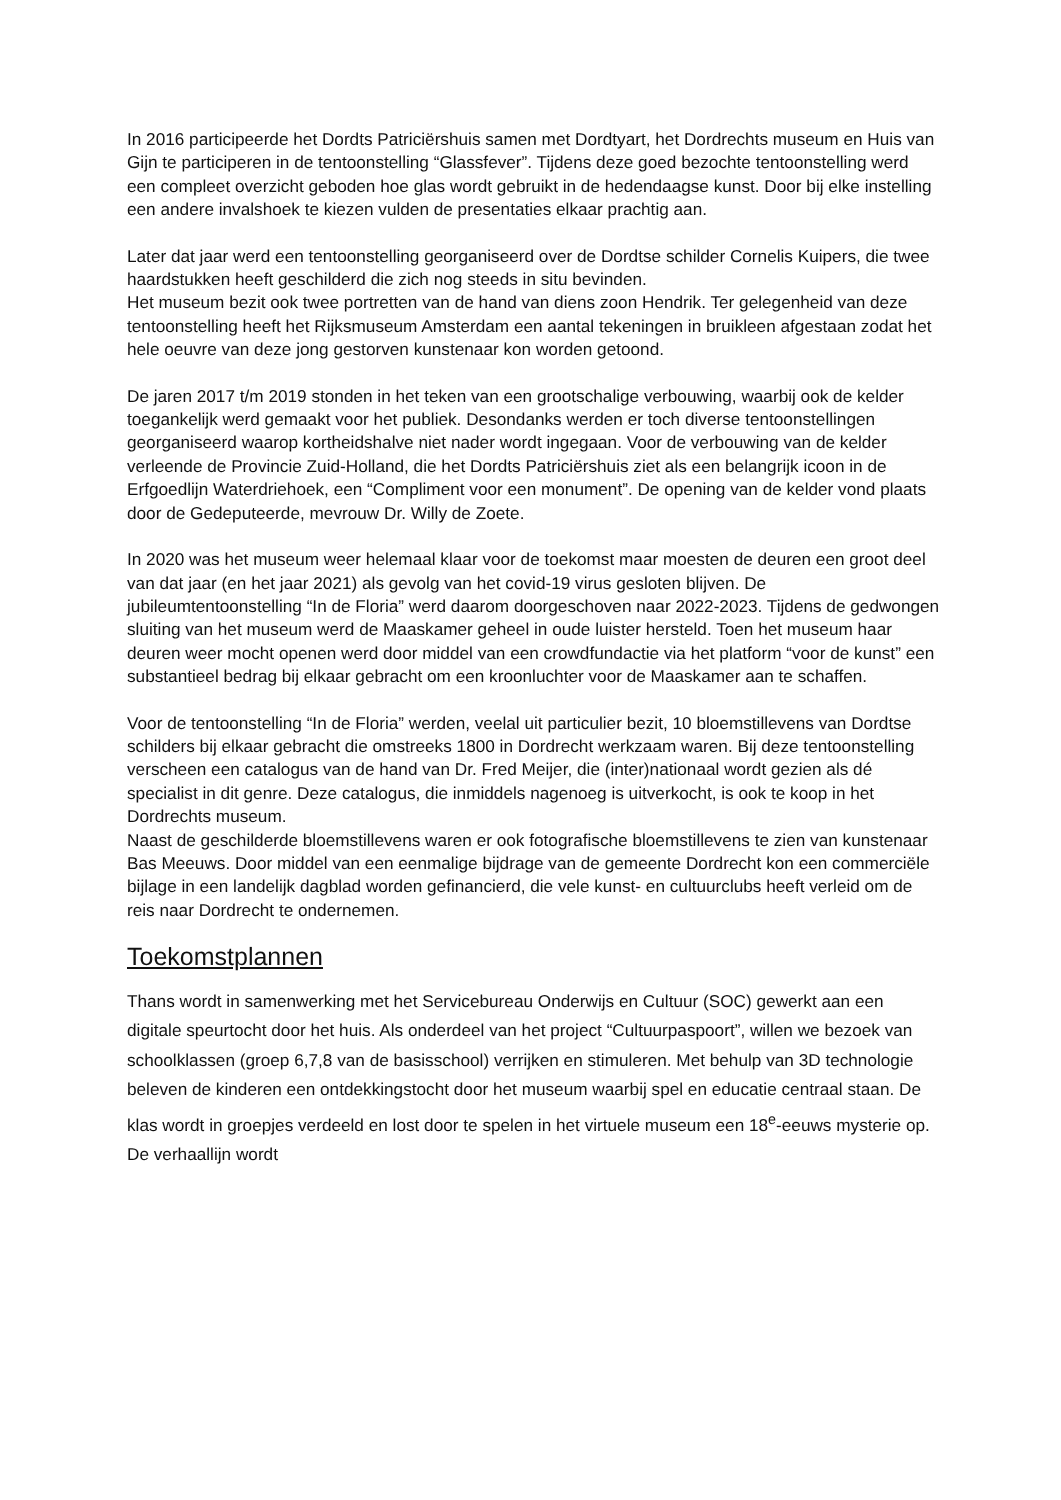In 2016 participeerde het Dordts Patriciërshuis samen met Dordtyart, het Dordrechts museum en Huis van Gijn te participeren in de tentoonstelling “Glassfever”. Tijdens deze goed bezochte tentoonstelling werd een compleet overzicht geboden hoe glas wordt gebruikt in de hedendaagse kunst. Door bij elke instelling een andere invalshoek te kiezen vulden de presentaties elkaar prachtig aan.
Later dat jaar werd een tentoonstelling georganiseerd over de Dordtse schilder Cornelis Kuipers, die twee haardstukken heeft geschilderd die zich nog steeds in situ bevinden.
Het museum bezit ook twee portretten van de hand van diens zoon Hendrik. Ter gelegenheid van deze tentoonstelling heeft het Rijksmuseum Amsterdam een aantal tekeningen in bruikleen afgestaan zodat het hele oeuvre van deze jong gestorven kunstenaar kon worden getoond.
De jaren 2017 t/m 2019 stonden in het teken van een grootschalige verbouwing, waarbij ook de kelder toegankelijk werd gemaakt voor het publiek. Desondanks werden er toch diverse tentoonstellingen georganiseerd waarop kortheidshalve niet nader wordt ingegaan. Voor de verbouwing van de kelder verleende de Provincie Zuid-Holland, die het Dordts Patriciërshuis ziet als een belangrijk icoon in de Erfgoedlijn Waterdriehoek, een “Compliment voor een monument”. De opening van de kelder vond plaats door de Gedeputeerde, mevrouw Dr. Willy de Zoete.
In 2020 was het museum weer helemaal klaar voor de toekomst maar moesten de deuren een groot deel van dat jaar (en het jaar 2021) als gevolg van het covid-19 virus gesloten blijven. De jubileumtentoonstelling “In de Floria” werd daarom doorgeschoven naar 2022-2023. Tijdens de gedwongen sluiting van het museum werd de Maaskamer geheel in oude luister hersteld. Toen het museum haar deuren weer mocht openen werd door middel van een crowdfundactie via het platform “voor de kunst” een substantieel bedrag bij elkaar gebracht om een kroonluchter voor de Maaskamer aan te schaffen.
Voor de tentoonstelling “In de Floria” werden, veelal uit particulier bezit, 10 bloemstillevens van Dordtse schilders bij elkaar gebracht die omstreeks 1800 in Dordrecht werkzaam waren. Bij deze tentoonstelling verscheen een catalogus van de hand van Dr. Fred Meijer, die (inter)nationaal wordt gezien als dé specialist in dit genre. Deze catalogus, die inmiddels nagenoeg is uitverkocht, is ook te koop in het Dordrechts museum.
Naast de geschilderde bloemstillevens waren er ook fotografische bloemstillevens te zien van kunstenaar Bas Meeuws. Door middel van een eenmalige bijdrage van de gemeente Dordrecht kon een commerciële bijlage in een landelijk dagblad worden gefinancierd, die vele kunst- en cultuurclubs heeft verleid om de reis naar Dordrecht te ondernemen.
Toekomstplannen
Thans wordt in samenwerking met het Servicebureau Onderwijs en Cultuur (SOC) gewerkt aan een digitale speurtocht door het huis. Als onderdeel van het project “Cultuurpaspoort”, willen we bezoek van schoolklassen (groep 6,7,8 van de basisschool) verrijken en stimuleren. Met behulp van 3D technologie beleven de kinderen een ontdekkingstocht door het museum waarbij spel en educatie centraal staan. De klas wordt in groepjes verdeeld en lost door te spelen in het virtuele museum een 18<sup>e</sup>-eeuws mysterie op. De verhaallijn wordt